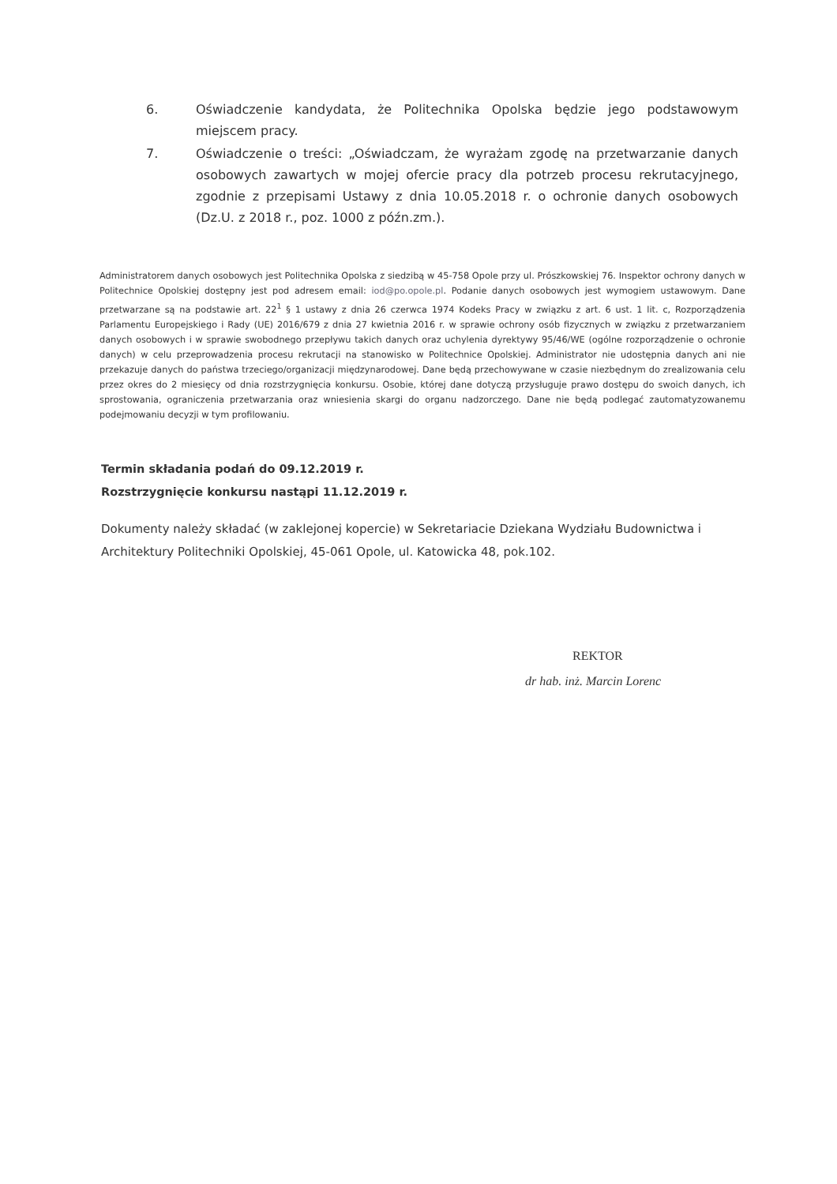6. Oświadczenie kandydata, że Politechnika Opolska będzie jego podstawowym miejscem pracy.
7. Oświadczenie o treści: „Oświadczam, że wyrażam zgodę na przetwarzanie danych osobowych zawartych w mojej ofercie pracy dla potrzeb procesu rekrutacyjnego, zgodnie z przepisami Ustawy z dnia 10.05.2018 r. o ochronie danych osobowych (Dz.U. z 2018 r., poz. 1000 z późn.zm.).
Administratorem danych osobowych jest Politechnika Opolska z siedzibą w 45-758 Opole przy ul. Prószkowskiej 76. Inspektor ochrony danych w Politechnice Opolskiej dostępny jest pod adresem email: iod@po.opole.pl. Podanie danych osobowych jest wymogiem ustawowym. Dane przetwarzane są na podstawie art. 22<sup>1</sup> § 1 ustawy z dnia 26 czerwca 1974 Kodeks Pracy w związku z art. 6 ust. 1 lit. c, Rozporządzenia Parlamentu Europejskiego i Rady (UE) 2016/679 z dnia 27 kwietnia 2016 r. w sprawie ochrony osób fizycznych w związku z przetwarzaniem danych osobowych i w sprawie swobodnego przepływu takich danych oraz uchylenia dyrektywy 95/46/WE (ogólne rozporządzenie o ochronie danych) w celu przeprowadzenia procesu rekrutacji na stanowisko w Politechnice Opolskiej. Administrator nie udostępnia danych ani nie przekazuje danych do państwa trzeciego/organizacji międzynarodowej. Dane będą przechowywane w czasie niezbędnym do zrealizowania celu przez okres do 2 miesięcy od dnia rozstrzygnięcia konkursu. Osobie, której dane dotyczą przysługuje prawo dostępu do swoich danych, ich sprostowania, ograniczenia przetwarzania oraz wniesienia skargi do organu nadzorczego. Dane nie będą podlegać zautomatyzowanemu podejmowaniu decyzji w tym profilowaniu.
Termin składania podań do 09.12.2019 r.
Rozstrzygnięcie konkursu nastąpi 11.12.2019 r.
Dokumenty należy składać (w zaklejonej kopercie) w Sekretariacie Dziekana Wydziału Budownictwa i Architektury Politechniki Opolskiej, 45-061 Opole, ul. Katowicka 48, pok.102.
REKTOR
dr hab. inż. Marcin Lorenc